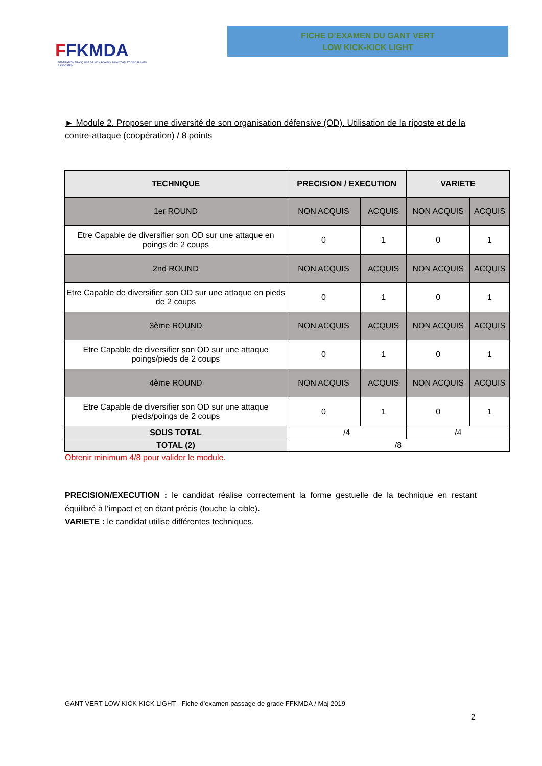FFKMDA
FÉDÉRATION FRANÇAISE DE KICK BOXING, MUAY THAI ET DISCIPLINES ASSOCIÉES
FICHE D’EXAMEN DU GANT VERT
LOW KICK-KICK LIGHT
► Module 2. Proposer une diversité de son organisation défensive (OD). Utilisation de la riposte et de la contre-attaque (coopération) / 8 points
| TECHNIQUE | PRECISION / EXECUTION | | VARIETE | |
| --- | --- | --- | --- | --- |
| 1er ROUND | NON ACQUIS | ACQUIS | NON ACQUIS | ACQUIS |
| Etre Capable de diversifier son OD sur une attaque en poings de 2 coups | 0 | 1 | 0 | 1 |
| 2nd ROUND | NON ACQUIS | ACQUIS | NON ACQUIS | ACQUIS |
| Etre Capable de diversifier son OD sur une attaque en pieds de 2 coups | 0 | 1 | 0 | 1 |
| 3ème ROUND | NON ACQUIS | ACQUIS | NON ACQUIS | ACQUIS |
| Etre Capable de diversifier son OD sur une attaque poings/pieds de 2 coups | 0 | 1 | 0 | 1 |
| 4ème ROUND | NON ACQUIS | ACQUIS | NON ACQUIS | ACQUIS |
| Etre Capable de diversifier son OD sur une attaque pieds/poings de 2 coups | 0 | 1 | 0 | 1 |
| SOUS TOTAL | /4 | | /4 | |
| TOTAL (2) | /8 | | | |
Obtenir minimum 4/8 pour valider le module.
PRECISION/EXECUTION : le candidat réalise correctement la forme gestuelle de la technique en restant équilibré à l’impact et en étant précis (touche la cible).
VARIETE : le candidat utilise différentes techniques.
GANT VERT LOW KICK-KICK LIGHT - Fiche d’examen passage de grade FFKMDA / Maj 2019
2